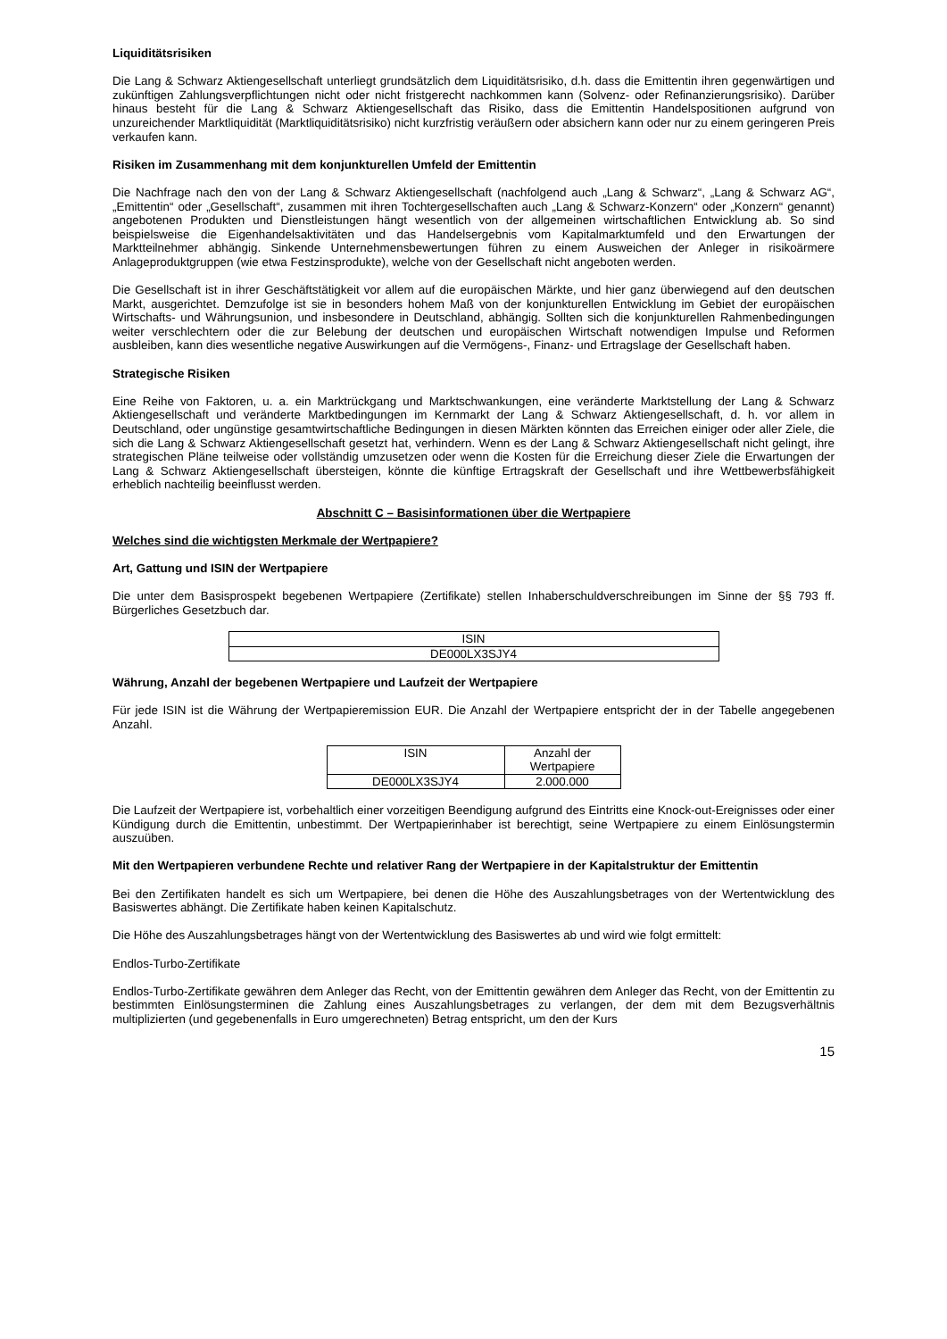Liquiditätsrisiken
Die Lang & Schwarz Aktiengesellschaft unterliegt grundsätzlich dem Liquiditätsrisiko, d.h. dass die Emittentin ihren gegenwärtigen und zukünftigen Zahlungsverpflichtungen nicht oder nicht fristgerecht nachkommen kann (Solvenz- oder Refinanzierungsrisiko). Darüber hinaus besteht für die Lang & Schwarz Aktiengesellschaft das Risiko, dass die Emittentin Handelspositionen aufgrund von unzureichender Marktliquidität (Marktliquiditätsrisiko) nicht kurzfristig veräußern oder absichern kann oder nur zu einem geringeren Preis verkaufen kann.
Risiken im Zusammenhang mit dem konjunkturellen Umfeld der Emittentin
Die Nachfrage nach den von der Lang & Schwarz Aktiengesellschaft (nachfolgend auch „Lang & Schwarz“, „Lang & Schwarz AG“, „Emittentin“ oder „Gesellschaft“, zusammen mit ihren Tochtergesellschaften auch „Lang & Schwarz-Konzern“ oder „Konzern“ genannt) angebotenen Produkten und Dienstleistungen hängt wesentlich von der allgemeinen wirtschaftlichen Entwicklung ab. So sind beispielsweise die Eigenhandelsaktivitäten und das Handelsergebnis vom Kapitalmarktumfeld und den Erwartungen der Marktteilnehmer abhängig. Sinkende Unternehmensbewertungen führen zu einem Ausweichen der Anleger in risikoärmere Anlageproduktgruppen (wie etwa Festzinsprodukte), welche von der Gesellschaft nicht angeboten werden.
Die Gesellschaft ist in ihrer Geschäftstätigkeit vor allem auf die europäischen Märkte, und hier ganz überwiegend auf den deutschen Markt, ausgerichtet. Demzufolge ist sie in besonders hohem Maß von der konjunkturellen Entwicklung im Gebiet der europäischen Wirtschafts- und Währungsunion, und insbesondere in Deutschland, abhängig. Sollten sich die konjunkturellen Rahmenbedingungen weiter verschlechtern oder die zur Belebung der deutschen und europäischen Wirtschaft notwendigen Impulse und Reformen ausbleiben, kann dies wesentliche negative Auswirkungen auf die Vermögens-, Finanz- und Ertragslage der Gesellschaft haben.
Strategische Risiken
Eine Reihe von Faktoren, u. a. ein Marktrückgang und Marktschwankungen, eine veränderte Marktstellung der Lang & Schwarz Aktiengesellschaft und veränderte Marktbedingungen im Kernmarkt der Lang & Schwarz Aktiengesellschaft, d. h. vor allem in Deutschland, oder ungünstige gesamtwirtschaftliche Bedingungen in diesen Märkten könnten das Erreichen einiger oder aller Ziele, die sich die Lang & Schwarz Aktiengesellschaft gesetzt hat, verhindern. Wenn es der Lang & Schwarz Aktiengesellschaft nicht gelingt, ihre strategischen Pläne teilweise oder vollständig umzusetzen oder wenn die Kosten für die Erreichung dieser Ziele die Erwartungen der Lang & Schwarz Aktiengesellschaft übersteigen, könnte die künftige Ertragskraft der Gesellschaft und ihre Wettbewerbsfähigkeit erheblich nachteilig beeinflusst werden.
Abschnitt C – Basisinformationen über die Wertpapiere
Welches sind die wichtigsten Merkmale der Wertpapiere?
Art, Gattung und ISIN der Wertpapiere
Die unter dem Basisprospekt begebenen Wertpapiere (Zertifikate) stellen Inhaberschuldverschreibungen im Sinne der §§ 793 ff. Bürgerliches Gesetzbuch dar.
| ISIN |
| --- |
| DE000LX3SJY4 |
Währung, Anzahl der begebenen Wertpapiere und Laufzeit der Wertpapiere
Für jede ISIN ist die Währung der Wertpapieremission EUR. Die Anzahl der Wertpapiere entspricht der in der Tabelle angegebenen Anzahl.
| ISIN | Anzahl der Wertpapiere |
| --- | --- |
| DE000LX3SJY4 | 2.000.000 |
Die Laufzeit der Wertpapiere ist, vorbehaltlich einer vorzeitigen Beendigung aufgrund des Eintritts eine Knock-out-Ereignisses oder einer Kündigung durch die Emittentin, unbestimmt. Der Wertpapierinhaber ist berechtigt, seine Wertpapiere zu einem Einlösungstermin auszuüben.
Mit den Wertpapieren verbundene Rechte und relativer Rang der Wertpapiere in der Kapitalstruktur der Emittentin
Bei den Zertifikaten handelt es sich um Wertpapiere, bei denen die Höhe des Auszahlungsbetrages von der Wertentwicklung des Basiswertes abhängt. Die Zertifikate haben keinen Kapitalschutz.
Die Höhe des Auszahlungsbetrages hängt von der Wertentwicklung des Basiswertes ab und wird wie folgt ermittelt:
Endlos-Turbo-Zertifikate
Endlos-Turbo-Zertifikate gewähren dem Anleger das Recht, von der Emittentin gewähren dem Anleger das Recht, von der Emittentin zu bestimmten Einlösungsterminen die Zahlung eines Auszahlungsbetrages zu verlangen, der dem mit dem Bezugsverhältnis multiplizierten (und gegebenenfalls in Euro umgerechneten) Betrag entspricht, um den der Kurs
15